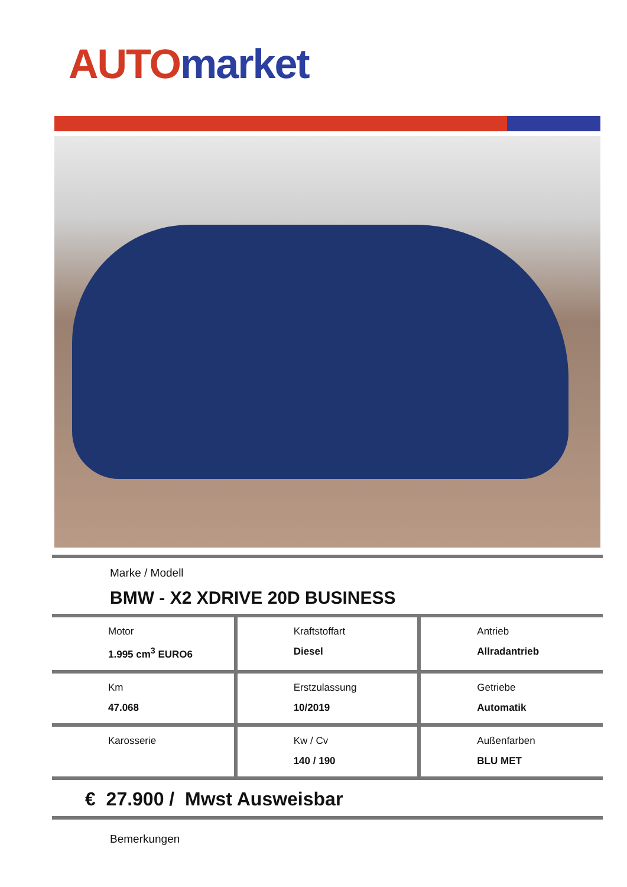AUTO market
Marke / Modell
BMW - X2 XDRIVE 20D BUSINESS
| Motor 1.995 cm<sup>3</sup> EURO6 | Kraftstoffart Diesel | Antrieb Allradantrieb |
| Km 47.068 | Erstzulassung 10/2019 | Getriebe Automatik |
| Karosserie | Kw / Cv 140 / 190 | Außenfarben BLU MET |
€ 27.900 / Mwst Ausweisbar
Bemerkungen